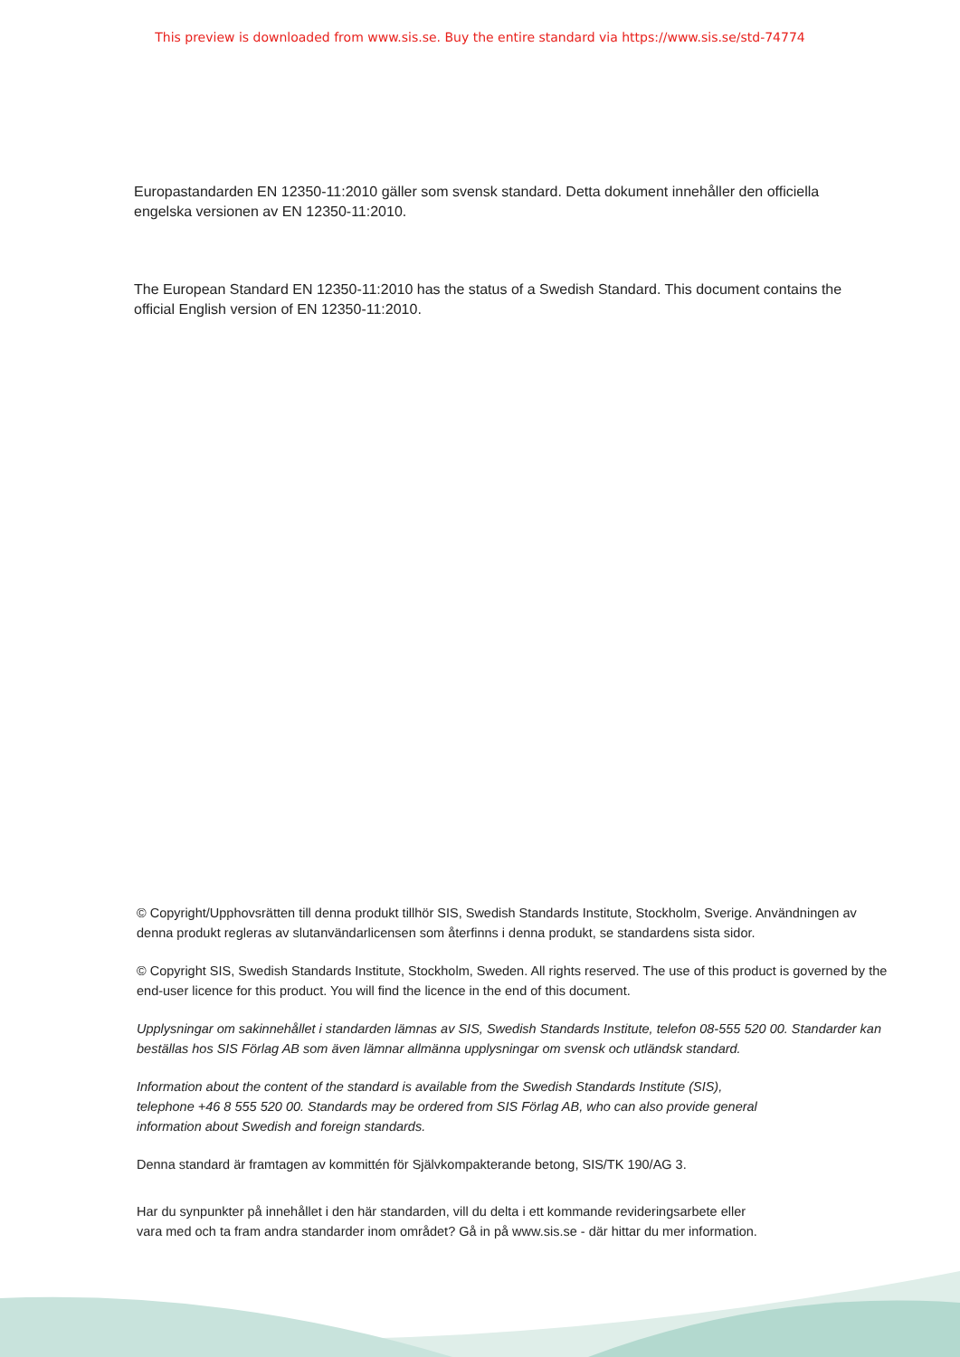This preview is downloaded from www.sis.se. Buy the entire standard via https://www.sis.se/std-74774
Europastandarden EN 12350-11:2010 gäller som svensk standard. Detta dokument innehåller den officiella engelska versionen av EN 12350-11:2010.
The European Standard EN 12350-11:2010 has the status of a Swedish Standard. This document contains the official English version of EN 12350-11:2010.
© Copyright/Upphovsrätten till denna produkt tillhör SIS, Swedish Standards Institute, Stockholm, Sverige. Användningen av denna produkt regleras av slutanvändarlicensen som återfinns i denna produkt, se standardens sista sidor.
© Copyright SIS, Swedish Standards Institute, Stockholm, Sweden. All rights reserved. The use of this product is governed by the end-user licence for this product. You will find the licence in the end of this document.
Upplysningar om sakinnehållet i standarden lämnas av SIS, Swedish Standards Institute, telefon 08-555 520 00. Standarder kan beställas hos SIS Förlag AB som även lämnar allmänna upplysningar om svensk och utländsk standard.
Information about the content of the standard is available from the Swedish Standards Institute (SIS),
telephone +46 8 555 520 00. Standards may be ordered from SIS Förlag AB, who can also provide general
information about Swedish and foreign standards.
Denna standard är framtagen av kommittén för Självkompakterande betong, SIS/TK 190/AG 3.
Har du synpunkter på innehållet i den här standarden, vill du delta i ett kommande revideringsarbete eller
vara med och ta fram andra standarder inom området? Gå in på www.sis.se - där hittar du mer information.